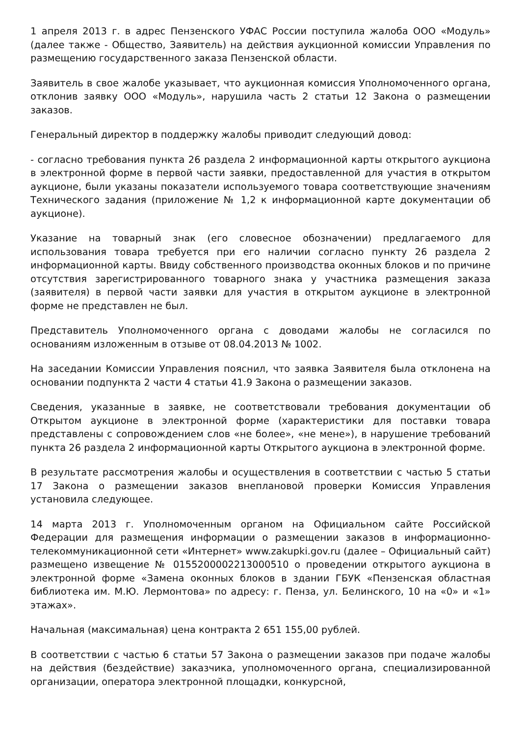1 апреля 2013 г. в адрес Пензенского УФАС России поступила жалоба ООО «Модуль» (далее также - Общество, Заявитель) на действия аукционной комиссии Управления по размещению государственного заказа Пензенской области.
Заявитель в свое жалобе указывает, что аукционная комиссия Уполномоченного органа, отклонив заявку ООО «Модуль», нарушила часть 2 статьи 12 Закона о размещении заказов.
Генеральный директор в поддержку жалобы приводит следующий довод:
- согласно требования пункта 26 раздела 2 информационной карты открытого аукциона в электронной форме в первой части заявки, предоставленной для участия в открытом аукционе, были указаны показатели используемого товара соответствующие значениям Технического задания (приложение № 1,2 к информационной карте документации об аукционе).
Указание на товарный знак (его словесное обозначении) предлагаемого для использования товара требуется при его наличии согласно пункту 26 раздела 2 информационной карты. Ввиду собственного производства оконных блоков и по причине отсутствия зарегистрированного товарного знака у участника размещения заказа (заявителя) в первой части заявки для участия в открытом аукционе в электронной форме не представлен не был.
Представитель Уполномоченного органа с доводами жалобы не согласился по основаниям изложенным в отзыве от 08.04.2013 № 1002.
На заседании Комиссии Управления пояснил, что заявка Заявителя была отклонена на основании подпункта 2 части 4 статьи 41.9 Закона о размещении заказов.
Сведения, указанные в заявке, не соответствовали требования документации об Открытом аукционе в электронной форме (характеристики для поставки товара представлены с сопровождением слов «не более», «не мене»), в нарушение требований пункта 26 раздела 2 информационной карты Открытого аукциона в электронной форме.
В результате рассмотрения жалобы и осуществления в соответствии с частью 5 статьи 17 Закона о размещении заказов внеплановой проверки Комиссия Управления установила следующее.
14 марта 2013 г. Уполномоченным органом на Официальном сайте Российской Федерации для размещения информации о размещении заказов в информационно-телекоммуникационной сети «Интернет» www.zakupki.gov.ru (далее – Официальный сайт) размещено извещение № 0155200002213000510 о проведении открытого аукциона в электронной форме «Замена оконных блоков в здании ГБУК «Пензенская областная библиотека им. М.Ю. Лермонтова» по адресу: г. Пенза, ул. Белинского, 10 на «0» и «1» этажах».
Начальная (максимальная) цена контракта 2 651 155,00 рублей.
В соответствии с частью 6 статьи 57 Закона о размещении заказов при подаче жалобы на действия (бездействие) заказчика, уполномоченного органа, специализированной организации, оператора электронной площадки, конкурсной,